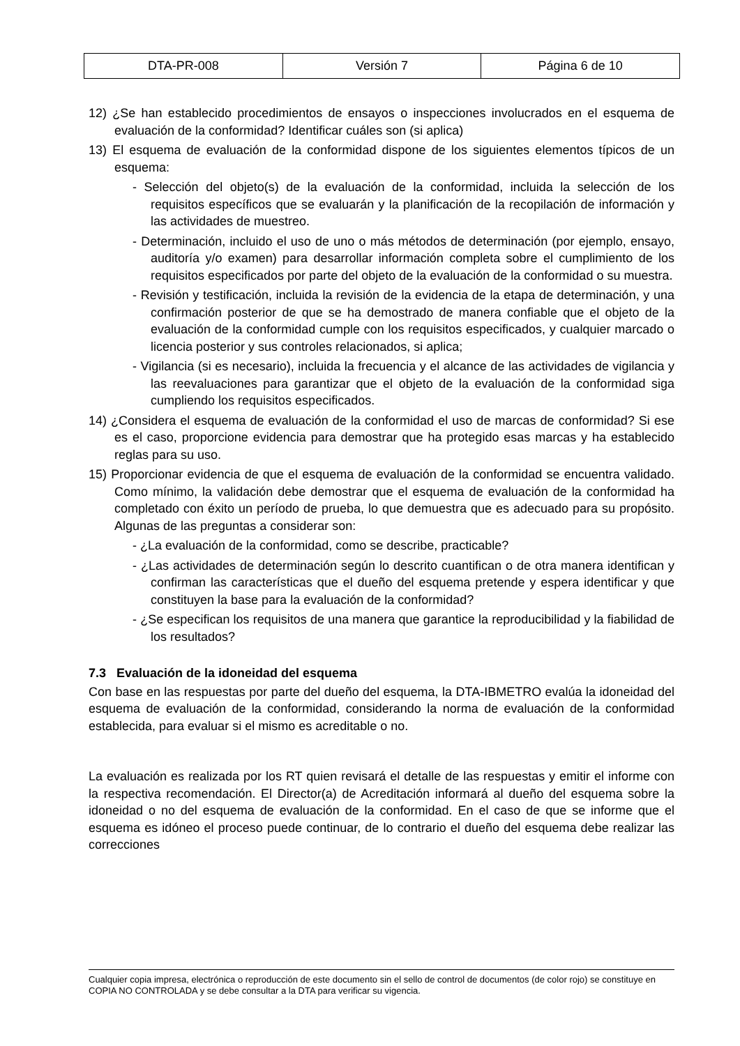| DTA-PR-008 | Versión 7 | Página 6 de 10 |
12) ¿Se han establecido procedimientos de ensayos o inspecciones involucrados en el esquema de evaluación de la conformidad? Identificar cuáles son (si aplica)
13) El esquema de evaluación de la conformidad dispone de los siguientes elementos típicos de un esquema:
- Selección del objeto(s) de la evaluación de la conformidad, incluida la selección de los requisitos específicos que se evaluarán y la planificación de la recopilación de información y las actividades de muestreo.
- Determinación, incluido el uso de uno o más métodos de determinación (por ejemplo, ensayo, auditoría y/o examen) para desarrollar información completa sobre el cumplimiento de los requisitos especificados por parte del objeto de la evaluación de la conformidad o su muestra.
- Revisión y testificación, incluida la revisión de la evidencia de la etapa de determinación, y una confirmación posterior de que se ha demostrado de manera confiable que el objeto de la evaluación de la conformidad cumple con los requisitos especificados, y cualquier marcado o licencia posterior y sus controles relacionados, si aplica;
- Vigilancia (si es necesario), incluida la frecuencia y el alcance de las actividades de vigilancia y las reevaluaciones para garantizar que el objeto de la evaluación de la conformidad siga cumpliendo los requisitos especificados.
14) ¿Considera el esquema de evaluación de la conformidad el uso de marcas de conformidad? Si ese es el caso, proporcione evidencia para demostrar que ha protegido esas marcas y ha establecido reglas para su uso.
15) Proporcionar evidencia de que el esquema de evaluación de la conformidad se encuentra validado. Como mínimo, la validación debe demostrar que el esquema de evaluación de la conformidad ha completado con éxito un período de prueba, lo que demuestra que es adecuado para su propósito. Algunas de las preguntas a considerar son:
- ¿La evaluación de la conformidad, como se describe, practicable?
- ¿Las actividades de determinación según lo descrito cuantifican o de otra manera identifican y confirman las características que el dueño del esquema pretende y espera identificar y que constituyen la base para la evaluación de la conformidad?
- ¿Se especifican los requisitos de una manera que garantice la reproducibilidad y la fiabilidad de los resultados?
7.3 Evaluación de la idoneidad del esquema
Con base en las respuestas por parte del dueño del esquema, la DTA-IBMETRO evalúa la idoneidad del esquema de evaluación de la conformidad, considerando la norma de evaluación de la conformidad establecida, para evaluar si el mismo es acreditable o no.
La evaluación es realizada por los RT quien revisará el detalle de las respuestas y emitir el informe con la respectiva recomendación. El Director(a) de Acreditación informará al dueño del esquema sobre la idoneidad o no del esquema de evaluación de la conformidad. En el caso de que se informe que el esquema es idóneo el proceso puede continuar, de lo contrario el dueño del esquema debe realizar las correcciones
Cualquier copia impresa, electrónica o reproducción de este documento sin el sello de control de documentos (de color rojo) se constituye en COPIA NO CONTROLADA y se debe consultar a la DTA para verificar su vigencia.